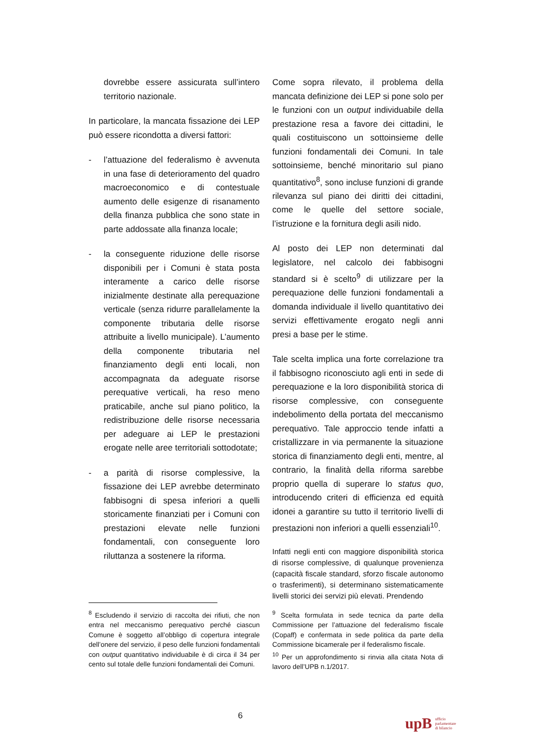dovrebbe essere assicurata sull’intero territorio nazionale.
In particolare, la mancata fissazione dei LEP può essere ricondotta a diversi fattori:
- l’attuazione del federalismo è avvenuta in una fase di deterioramento del quadro macroeconomico e di contestuale aumento delle esigenze di risanamento della finanza pubblica che sono state in parte addossate alla finanza locale;
- la conseguente riduzione delle risorse disponibili per i Comuni è stata posta interamente a carico delle risorse inizialmente destinate alla perequazione verticale (senza ridurre parallelamente la componente tributaria delle risorse attribuite a livello municipale). L’aumento della componente tributaria nel finanziamento degli enti locali, non accompagnata da adeguate risorse perequative verticali, ha reso meno praticabile, anche sul piano politico, la redistribuzione delle risorse necessaria per adeguare ai LEP le prestazioni erogate nelle aree territoriali sottodotate;
- a parità di risorse complessive, la fissazione dei LEP avrebbe determinato fabbisogni di spesa inferiori a quelli storicamente finanziati per i Comuni con prestazioni elevate nelle funzioni fondamentali, con conseguente loro riluttanza a sostenere la riforma.
Come sopra rilevato, il problema della mancata definizione dei LEP si pone solo per le funzioni con un output individuabile della prestazione resa a favore dei cittadini, le quali costituiscono un sottoinsieme delle funzioni fondamentali dei Comuni. In tale sottoinsieme, benché minoritario sul piano quantitativo<sup>8</sup>, sono incluse funzioni di grande rilevanza sul piano dei diritti dei cittadini, come le quelle del settore sociale, l’istruzione e la fornitura degli asili nido.
Al posto dei LEP non determinati dal legislatore, nel calcolo dei fabbisogni standard si è scelto<sup>9</sup> di utilizzare per la perequazione delle funzioni fondamentali a domanda individuale il livello quantitativo dei servizi effettivamente erogato negli anni presi a base per le stime.
Tale scelta implica una forte correlazione tra il fabbisogno riconosciuto agli enti in sede di perequazione e la loro disponibilità storica di risorse complessive, con conseguente indebolimento della portata del meccanismo perequativo. Tale approccio tende infatti a cristallizzare in via permanente la situazione storica di finanziamento degli enti, mentre, al contrario, la finalità della riforma sarebbe proprio quella di superare lo status quo, introducendo criteri di efficienza ed equità idonei a garantire su tutto il territorio livelli di prestazioni non inferiori a quelli essenziali<sup>10</sup>.
Infatti negli enti con maggiore disponibilità storica di risorse complessive, di qualunque provenienza (capacità fiscale standard, sforzo fiscale autonomo o trasferimenti), si determinano sistematicamente livelli storici dei servizi più elevati. Prendendo
<sup>8</sup> Escludendo il servizio di raccolta dei rifiuti, che non entra nel meccanismo perequativo perché ciascun Comune è soggetto all’obbligo di copertura integrale dell’onere del servizio, il peso delle funzioni fondamentali con output quantitativo individuabile è di circa il 34 per cento sul totale delle funzioni fondamentali dei Comuni.
<sup>9</sup> Scelta formulata in sede tecnica da parte della Commissione per l’attuazione del federalismo fiscale (Copaff) e confermata in sede politica da parte della Commissione bicamerale per il federalismo fiscale.
<sup>10</sup> Per un approfondimento si rinvia alla citata Nota di lavoro dell’UPB n.1/2017.
6
upB ufficio
parlamentare
di bilancio